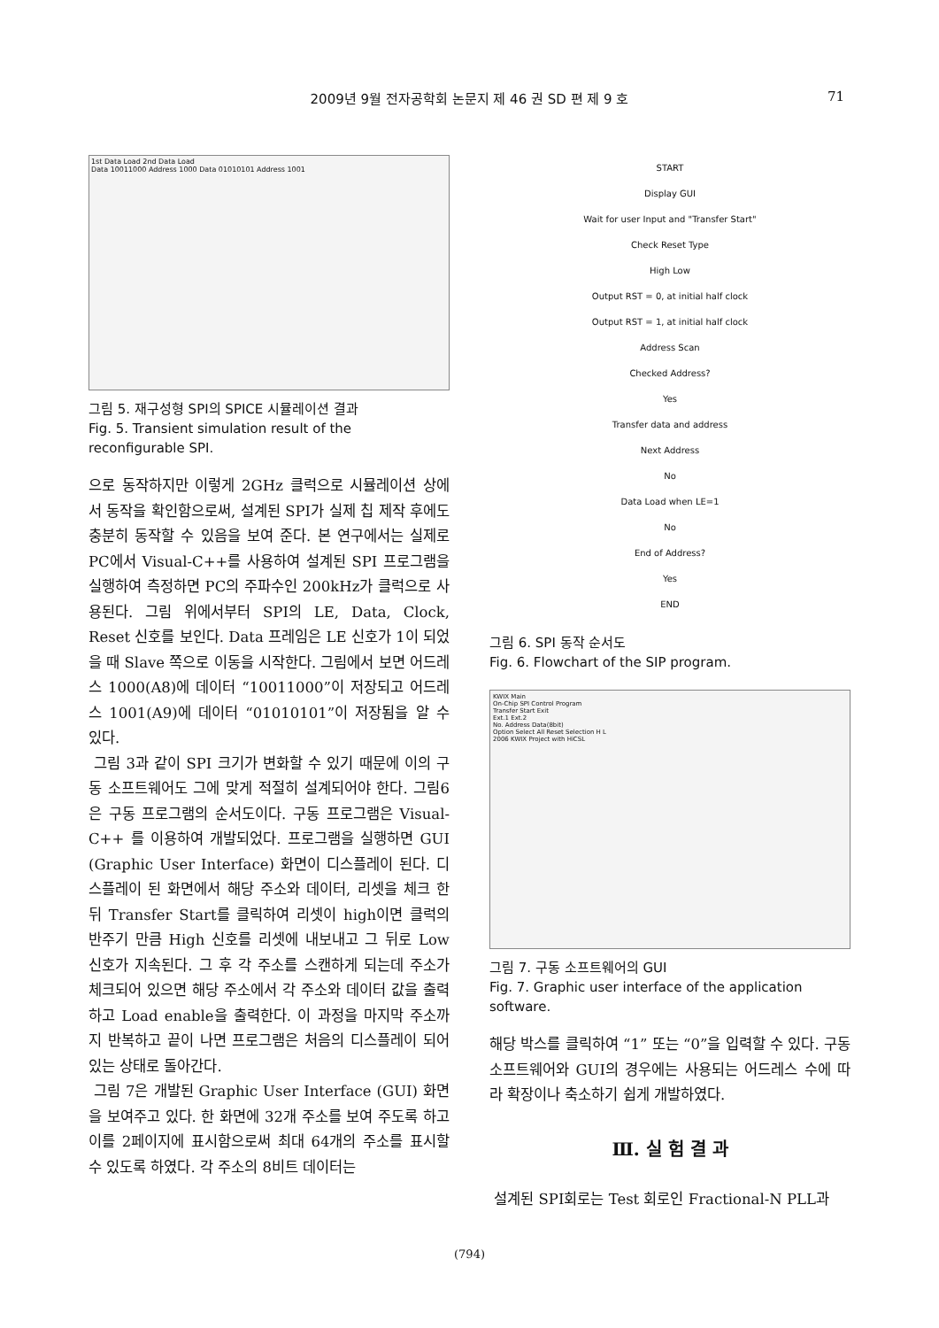2009년 9월 전자공학회 논문지 제 46 권 SD 편 제 9 호 71
1st Data Load 2nd Data Load
Data 10011000 Address 1000 Data 01010101 Address 1001
그림 5. 재구성형 SPI의 SPICE 시뮬레이션 결과
Fig. 5. Transient simulation result of the reconfigurable SPI.
으로 동작하지만 이렇게 2GHz 클럭으로 시뮬레이션 상에서 동작을 확인함으로써, 설계된 SPI가 실제 칩 제작 후에도 충분히 동작할 수 있음을 보여 준다. 본 연구에서는 실제로 PC에서 Visual-C++를 사용하여 설계된 SPI 프로그램을 실행하여 측정하면 PC의 주파수인 200kHz가 클럭으로 사용된다. 그림 위에서부터 SPI의 LE, Data, Clock, Reset 신호를 보인다. Data 프레임은 LE 신호가 1이 되었을 때 Slave 쪽으로 이동을 시작한다. 그림에서 보면 어드레스 1000(A8)에 데이터 “10011000”이 저장되고 어드레스 1001(A9)에 데이터 “01010101”이 저장됨을 알 수 있다.
그림 3과 같이 SPI 크기가 변화할 수 있기 때문에 이의 구동 소프트웨어도 그에 맞게 적절히 설계되어야 한다. 그림6은 구동 프로그램의 순서도이다. 구동 프로그램은 Visual-C++ 를 이용하여 개발되었다. 프로그램을 실행하면 GUI (Graphic User Interface) 화면이 디스플레이 된다. 디스플레이 된 화면에서 해당 주소와 데이터, 리셋을 체크 한 뒤 Transfer Start를 클릭하여 리셋이 high이면 클럭의 반주기 만큼 High 신호를 리셋에 내보내고 그 뒤로 Low 신호가 지속된다. 그 후 각 주소를 스캔하게 되는데 주소가 체크되어 있으면 해당 주소에서 각 주소와 데이터 값을 출력하고 Load enable을 출력한다. 이 과정을 마지막 주소까지 반복하고 끝이 나면 프로그램은 처음의 디스플레이 되어있는 상태로 돌아간다.
그림 7은 개발된 Graphic User Interface (GUI) 화면을 보여주고 있다. 한 화면에 32개 주소를 보여 주도록 하고 이를 2페이지에 표시함으로써 최대 64개의 주소를 표시할 수 있도록 하였다. 각 주소의 8비트 데이터는
START
Display GUI
Wait for user Input and "Transfer Start"
Check Reset Type
High Low
Output RST = 0, at initial half clock
Output RST = 1, at initial half clock
Address Scan
Checked Address?
Yes
Transfer data and address
Next Address
No
Data Load when LE=1
No
End of Address?
Yes
END
그림 6. SPI 동작 순서도
Fig. 6. Flowchart of the SIP program.
KWIX Main
On-Chip SPI Control Program
Transfer Start Exit
Ext.1 Ext.2
No. Address Data(8bit)
Option Select All Reset Selection H L
2006 KWIX Project with HiCSL
그림 7. 구동 소프트웨어의 GUI
Fig. 7. Graphic user interface of the application software.
해당 박스를 클릭하여 “1” 또는 “0”을 입력할 수 있다. 구동 소프트웨어와 GUI의 경우에는 사용되는 어드레스 수에 따라 확장이나 축소하기 쉽게 개발하였다.
Ⅲ. 실 험 결 과
설계된 SPI회로는 Test 회로인 Fractional-N PLL과
(794)